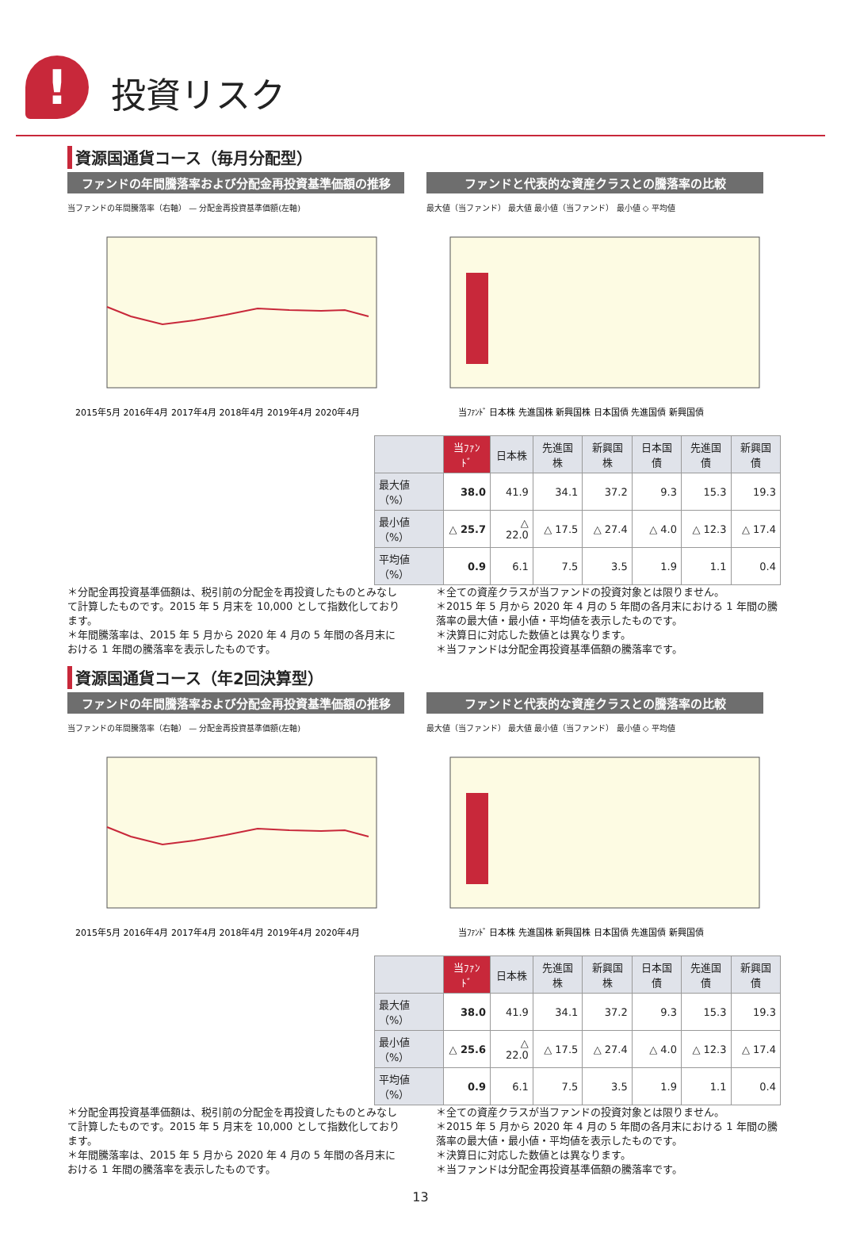! 投資リスク
資源国通貨コース（毎月分配型）
ファンドの年間騰落率および分配金再投資基準価額の推移
当ファンドの年間騰落率（右軸） — 分配金再投資基準価額(左軸)
2015年5月 2016年4月 2017年4月 2018年4月 2019年4月 2020年4月
ファンドと代表的な資産クラスとの騰落率の比較
最大値（当ファンド） 最大値 最小値（当ファンド） 最小値 ◇ 平均値
当ﾌｧﾝﾄﾞ 日本株 先進国株 新興国株 日本国債 先進国債 新興国債
| | 当ﾌｧﾝﾄﾞ | 日本株 | 先進国株 | 新興国株 | 日本国債 | 先進国債 | 新興国債 |
| --- | --- | --- | --- | --- | --- | --- | --- |
| 最大値（%） | 38.0 | 41.9 | 34.1 | 37.2 | 9.3 | 15.3 | 19.3 |
| 最小値（%） | △ 25.7 | △ 22.0 | △ 17.5 | △ 27.4 | △ 4.0 | △ 12.3 | △ 17.4 |
| 平均値（%） | 0.9 | 6.1 | 7.5 | 3.5 | 1.9 | 1.1 | 0.4 |
＊分配金再投資基準価額は、税引前の分配金を再投資したものとみなして計算したものです。2015 年 5 月末を 10,000 として指数化しております。
＊年間騰落率は、2015 年 5 月から 2020 年 4 月の 5 年間の各月末における 1 年間の騰落率を表示したものです。
＊全ての資産クラスが当ファンドの投資対象とは限りません。
＊2015 年 5 月から 2020 年 4 月の 5 年間の各月末における 1 年間の騰落率の最大値・最小値・平均値を表示したものです。
＊決算日に対応した数値とは異なります。
＊当ファンドは分配金再投資基準価額の騰落率です。
資源国通貨コース（年2回決算型）
ファンドの年間騰落率および分配金再投資基準価額の推移
当ファンドの年間騰落率（右軸） — 分配金再投資基準価額(左軸)
2015年5月 2016年4月 2017年4月 2018年4月 2019年4月 2020年4月
ファンドと代表的な資産クラスとの騰落率の比較
最大値（当ファンド） 最大値 最小値（当ファンド） 最小値 ◇ 平均値
当ﾌｧﾝﾄﾞ 日本株 先進国株 新興国株 日本国債 先進国債 新興国債
| | 当ﾌｧﾝﾄﾞ | 日本株 | 先進国株 | 新興国株 | 日本国債 | 先進国債 | 新興国債 |
| --- | --- | --- | --- | --- | --- | --- | --- |
| 最大値（%） | 38.0 | 41.9 | 34.1 | 37.2 | 9.3 | 15.3 | 19.3 |
| 最小値（%） | △ 25.6 | △ 22.0 | △ 17.5 | △ 27.4 | △ 4.0 | △ 12.3 | △ 17.4 |
| 平均値（%） | 0.9 | 6.1 | 7.5 | 3.5 | 1.9 | 1.1 | 0.4 |
＊分配金再投資基準価額は、税引前の分配金を再投資したものとみなして計算したものです。2015 年 5 月末を 10,000 として指数化しております。
＊年間騰落率は、2015 年 5 月から 2020 年 4 月の 5 年間の各月末における 1 年間の騰落率を表示したものです。
＊全ての資産クラスが当ファンドの投資対象とは限りません。
＊2015 年 5 月から 2020 年 4 月の 5 年間の各月末における 1 年間の騰落率の最大値・最小値・平均値を表示したものです。
＊決算日に対応した数値とは異なります。
＊当ファンドは分配金再投資基準価額の騰落率です。
13